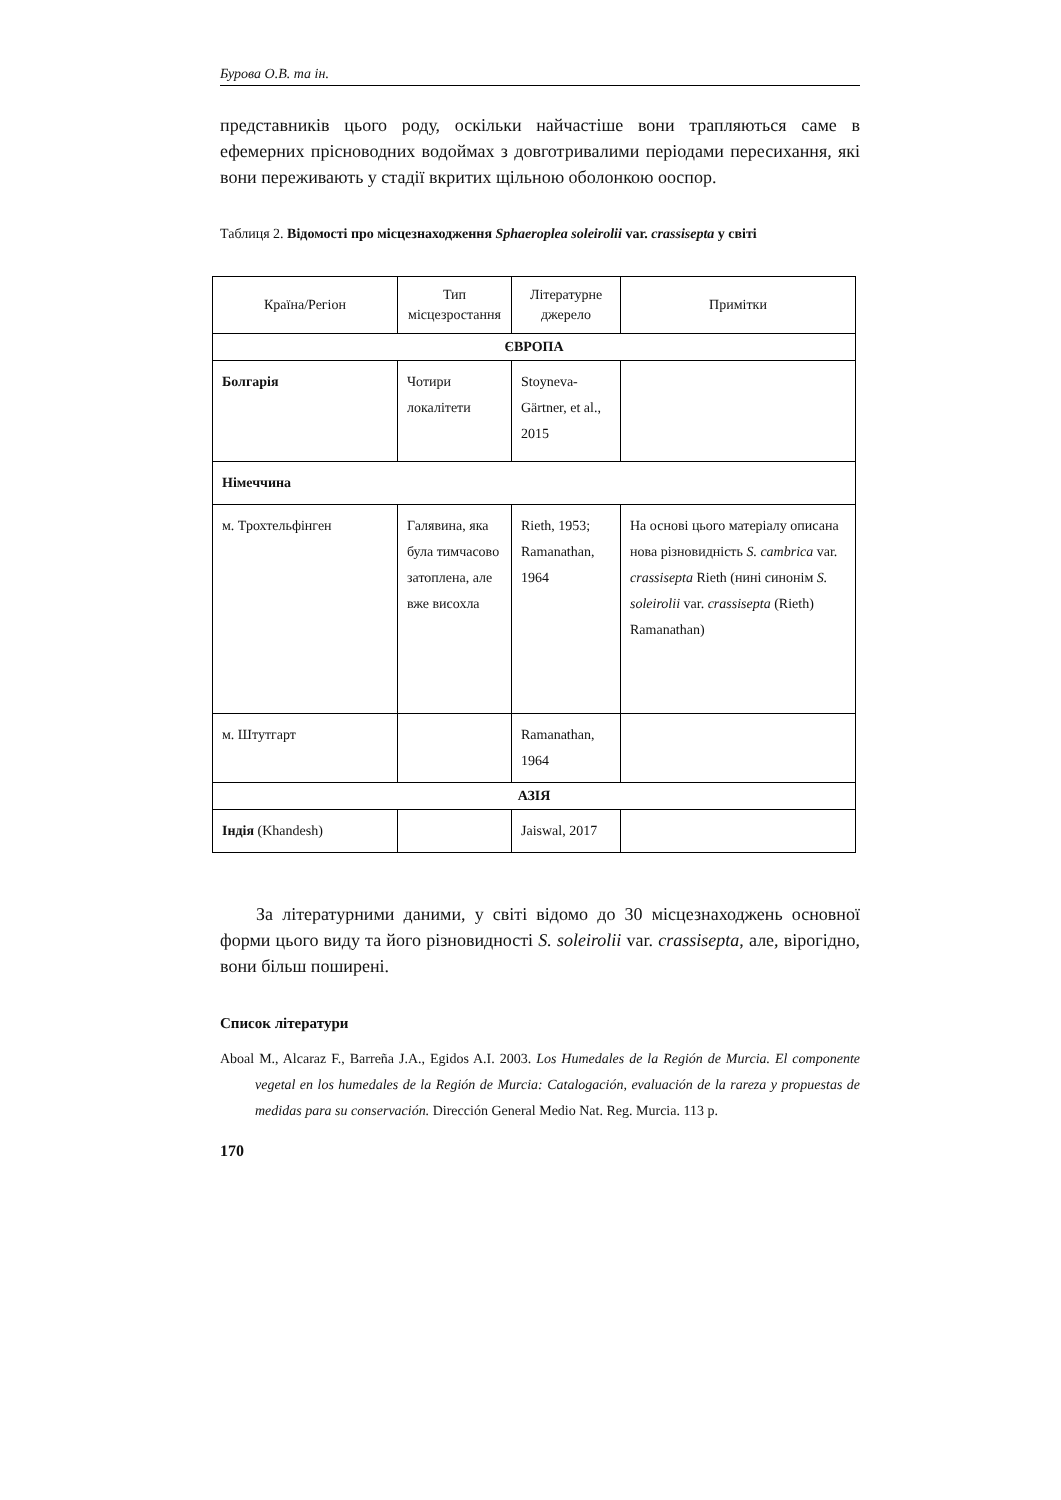Бурова О.В. та ін.
представників цього роду, оскільки найчастіше вони трапляються саме в ефемерних прісноводних водоймах з довготривалими періодами пересихання, які вони переживають у стадії вкритих щільною оболонкою ооспор.
Таблиця 2. Відомості про місцезнаходження Sphaeroplea soleirolii var. crassisepta у світі
| Країна/Регіон | Тип місцезростання | Літературне джерело | Примітки |
| --- | --- | --- | --- |
| ЄВРОПА | | | |
| Болгарія | Чотири локалітети | Stoyneva-Gärtner, et al., 2015 | |
| Німеччина | | | |
| м. Трохтельфінген | Галявина, яка була тимчасово затоплена, але вже висохла | Rieth, 1953; Ramanathan, 1964 | На основі цього матеріалу описана нова різновидність S. cambrica var. crassisepta Rieth (нині синонім S. soleirolii var. crassisepta (Rieth) Ramanathan) |
| м. Штутгарт | | Ramanathan, 1964 | |
| АЗІЯ | | | |
| Індія (Khandesh) | | Jaiswal, 2017 | |
За літературними даними, у світі відомо до 30 місцезнаходжень основної форми цього виду та його різновидності S. soleirolii var. crassisepta, але, вірогідно, вони більш поширені.
Список літератури
Aboal M., Alcaraz F., Barreña J.A., Egidos A.I. 2003. Los Humedales de la Región de Murcia. El componente vegetal en los humedales de la Región de Murcia: Catalogación, evaluación de la rareza y propuestas de medidas para su conservación. Dirección General Medio Nat. Reg. Murcia. 113 p.
170